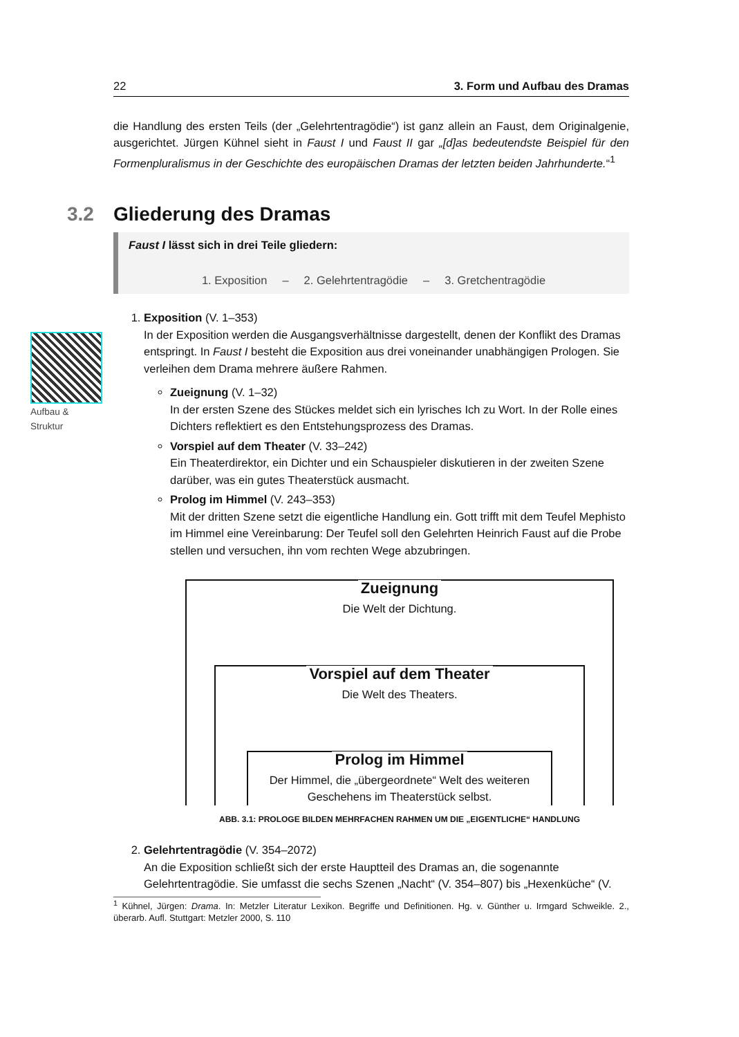Aufbau &
Struktur
22 3. Form und Aufbau des Dramas
die Handlung des ersten Teils (der „Gelehrtentragödie“) ist ganz allein an Faust, dem Originalgenie, ausgerichtet. Jürgen Kühnel sieht in Faust I und Faust II gar „[d]as bedeutendste Beispiel für den Formenpluralismus in der Geschichte des europäischen Dramas der letzten beiden Jahrhunderte.“<sup>1</sup>
3.2 Gliederung des Dramas
Faust I lässt sich in drei Teile gliedern:
1. Exposition – 2. Gelehrtentragödie – 3. Gretchentragödie
1. Exposition (V. 1–353)
In der Exposition werden die Ausgangsverhältnisse dargestellt, denen der Konflikt des Dramas entspringt. In Faust I besteht die Exposition aus drei voneinander unabhängigen Prologen. Sie verleihen dem Drama mehrere äußere Rahmen.
Zueignung (V. 1–32)
In der ersten Szene des Stückes meldet sich ein lyrisches Ich zu Wort. In der Rolle eines Dichters reflektiert es den Entstehungsprozess des Dramas.
Vorspiel auf dem Theater (V. 33–242)
Ein Theaterdirektor, ein Dichter und ein Schauspieler diskutieren in der zweiten Szene darüber, was ein gutes Theaterstück ausmacht.
Prolog im Himmel (V. 243–353)
Mit der dritten Szene setzt die eigentliche Handlung ein. Gott trifft mit dem Teufel Mephisto im Himmel eine Vereinbarung: Der Teufel soll den Gelehrten Heinrich Faust auf die Probe stellen und versuchen, ihn vom rechten Wege abzubringen.
Zueignung
Die Welt der Dichtung.
Vorspiel auf dem Theater
Die Welt des Theaters.
Prolog im Himmel
Der Himmel, die „übergeordnete“ Welt des weiteren Geschehens im Theaterstück selbst.
ABB. 3.1: PROLOGE BILDEN MEHRFACHEN RAHMEN UM DIE „EIGENTLICHE“ HANDLUNG
2. Gelehrtentragödie (V. 354–2072)
An die Exposition schließt sich der erste Hauptteil des Dramas an, die sogenannte Gelehrtentragödie. Sie umfasst die sechs Szenen „Nacht“ (V. 354–807) bis „Hexenküche“ (V.
<sup>1</sup> Kühnel, Jürgen: Drama. In: Metzler Literatur Lexikon. Begriffe und Definitionen. Hg. v. Günther u. Irmgard Schweikle. 2., überarb. Aufl. Stuttgart: Metzler 2000, S. 110